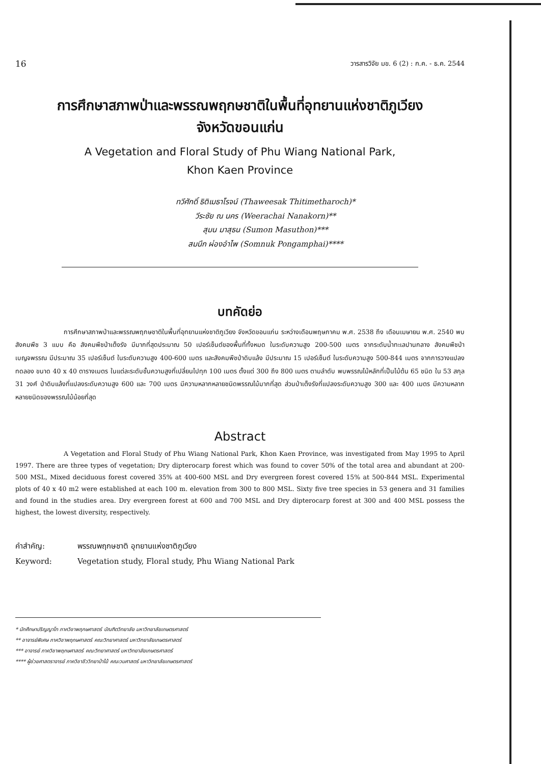16 วารสารวิจัย มข. 6 (2) : ก.ค. - ธ.ค. 2544
การศึกษาสภาพป่าและพรรณพฤกษชาติในพื้นที่อุทยานแห่งชาติภูเวียง
จังหวัดขอนแก่น
A Vegetation and Floral Study of Phu Wiang National Park,
Khon Kaen Province
ทวีศักดิ์ ธิติเมธาโรจน์ (Thaweesak Thitimetharoch)*
วีระชัย ณ นคร (Weerachai Nanakorn)**
สุมน มาสุธน (Sumon Masuthon)***
สมนึก ผ่องอำไพ (Somnuk Pongamphai)****
บทคัดย่อ
การศึกษาสภาพป่าและพรรณพฤกษชาติในพื้นที่อุทยานแห่งชาติภูเวียง จังหวัดขอนแก่น ระหว่างเดือนพฤษภาคม พ.ศ. 2538 ถึง เดือนเมษายน พ.ศ. 2540 พบสังคมพืช 3 แบบ คือ สังคมพืชป่าเต็งรัง มีมากที่สุดประมาณ 50 เปอร์เซ็นต์ของพื้นที่ทั้งหมด ในระดับความสูง 200-500 เมตร จากระดับน้ำทะเลปานกลาง สังคมพืชป่าเบญจพรรณ มีประมาณ 35 เปอร์เซ็นต์ ในระดับความสูง 400-600 เมตร และสังคมพืชป่าดิบแล้ง มีประมาณ 15 เปอร์เซ็นต์ ในระดับความสูง 500-844 เมตร จากการวางแปลงทดลอง ขนาด 40 x 40 ตารางเมตร ในแต่ละระดับชั้นความสูงที่เปลี่ยนไปทุก 100 เมตร ตั้งแต่ 300 ถึง 800 เมตร ตามลำดับ พบพรรณไม้หลักที่เป็นไม้ต้น 65 ชนิด ใน 53 สกุล 31 วงศ์ ป่าดิบแล้งที่แปลงระดับความสูง 600 และ 700 เมตร มีความหลากหลายชนิดพรรณไม้มากที่สุด ส่วนป่าเต็งรังที่แปลงระดับความสูง 300 และ 400 เมตร มีความหลากหลายชนิดของพรรณไม้น้อยที่สุด
Abstract
A Vegetation and Floral Study of Phu Wiang National Park, Khon Kaen Province, was investigated from May 1995 to April 1997. There are three types of vegetation; Dry dipterocarp forest which was found to cover 50% of the total area and abundant at 200-500 MSL, Mixed deciduous forest covered 35% at 400-600 MSL and Dry evergreen forest covered 15% at 500-844 MSL. Experimental plots of 40 x 40 m2 were established at each 100 m. elevation from 300 to 800 MSL. Sixty five tree species in 53 genera and 31 families and found in the studies area. Dry evergreen forest at 600 and 700 MSL and Dry dipterocarp forest at 300 and 400 MSL possess the highest, the lowest diversity, respectively.
คำสำคัญ: พรรณพฤกษชาติ อุทยานแห่งชาติภูเวียง
Keyword: Vegetation study, Floral study, Phu Wiang National Park
* นักศึกษาปริญญาโท ภาควิชาพฤกษศาสตร์ บัณฑิตวิทยาลัย มหาวิทยาลัยเกษตรศาสตร์
** อาจารย์พิเศษ ภาควิชาพฤกษศาสตร์ คณะวิทยาศาสตร์ มหาวิทยาลัยเกษตรศาสตร์
*** อาจารย์ ภาควิชาพฤกษศาสตร์ คณะวิทยาศาสตร์ มหาวิทยาลัยเกษตรศาสตร์
**** ผู้ช่วยศาสตราจารย์ ภาควิชาชีววิทยาป่าไม้ คณะวนศาสตร์ มหาวิทยาลัยเกษตรศาสตร์